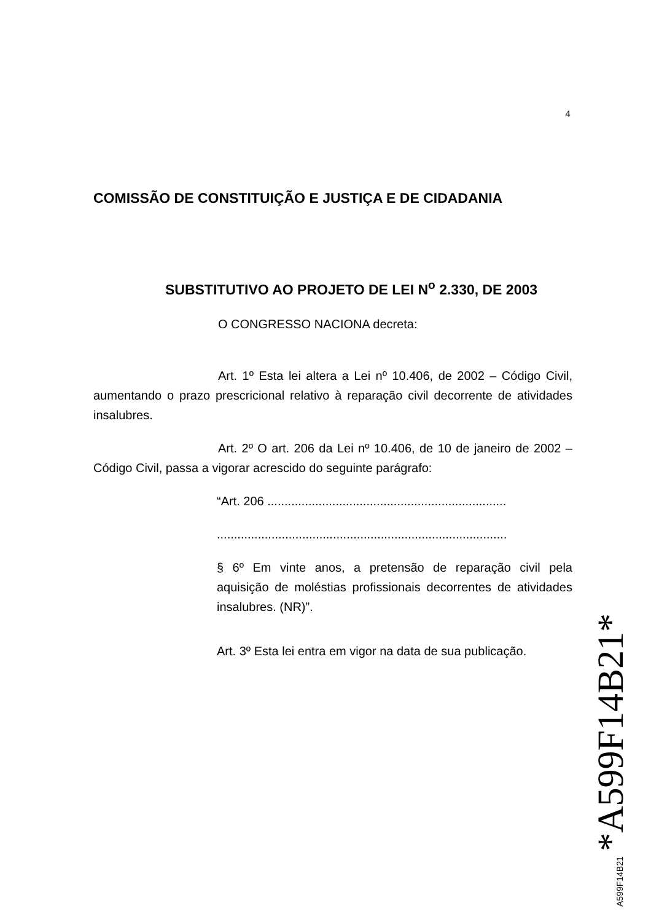4
COMISSÃO DE CONSTITUIÇÃO E JUSTIÇA E DE CIDADANIA
SUBSTITUTIVO AO PROJETO DE LEI N<sup>o</sup> 2.330, DE 2003
O CONGRESSO NACIONA decreta:
Art. 1º Esta lei altera a Lei nº 10.406, de 2002 – Código Civil, aumentando o prazo prescricional relativo à reparação civil decorrente de atividades insalubres.
Art. 2º O art. 206 da Lei nº 10.406, de 10 de janeiro de 2002 – Código Civil, passa a vigorar acrescido do seguinte parágrafo:
“Art. 206 ......................................................................
.....................................................................................
§ 6º Em vinte anos, a pretensão de reparação civil pela aquisição de moléstias profissionais decorrentes de atividades insalubres. (NR)”.
Art. 3º Esta lei entra em vigor na data de sua publicação.
A599F14B21 *A599F14B21*